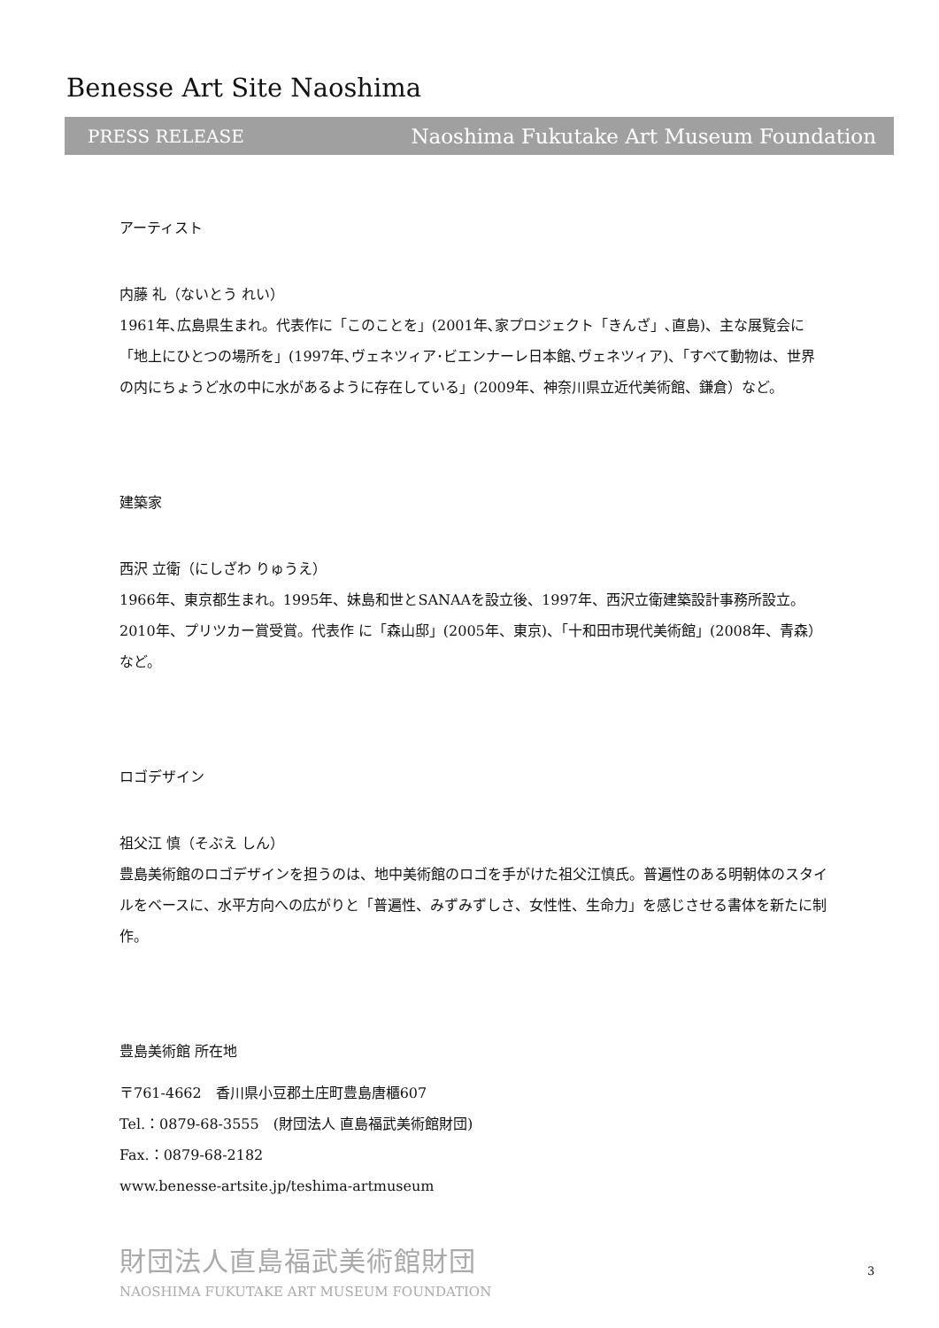Benesse Art Site Naoshima
PRESS RELEASE Naoshima Fukutake Art Museum Foundation
アーティスト
内藤 礼（ないとう れい）
1961年､広島県生まれ。代表作に「このことを」(2001年､家プロジェクト「きんざ」､直島)、主な展覧会に「地上にひとつの場所を」(1997年､ヴェネツィア･ビエンナーレ日本館､ヴェネツィア)、「すべて動物は、世界の内にちょうど水の中に水があるように存在している」(2009年、神奈川県立近代美術館、鎌倉）など。
建築家
西沢 立衛（にしざわ りゅうえ）
1966年、東京都生まれ。1995年、妹島和世とSANAAを設立後、1997年、西沢立衛建築設計事務所設立。2010年、プリツカー賞受賞。代表作 に「森山邸」(2005年、東京)、「十和田市現代美術館」(2008年、青森）など。
ロゴデザイン
祖父江 慎（そぶえ しん）
豊島美術館のロゴデザインを担うのは、地中美術館のロゴを手がけた祖父江慎氏。普遍性のある明朝体のスタイルをベースに、水平方向への広がりと「普遍性、みずみずしさ、女性性、生命力」を感じさせる書体を新たに制作。
豊島美術館 所在地
〒761-4662　香川県小豆郡土庄町豊島唐櫃607
Tel.：0879-68-3555　(財団法人 直島福武美術館財団)
Fax.：0879-68-2182
www.benesse-artsite.jp/teshima-artmuseum
財団法人直島福武美術館財団
NAOSHIMA FUKUTAKE ART MUSEUM FOUNDATION
3